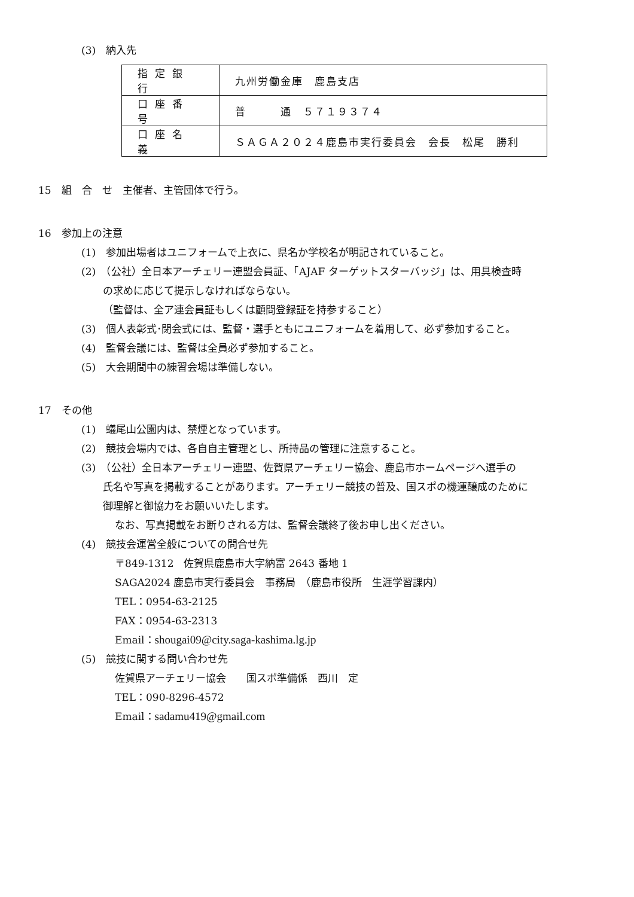(3)　納入先
| 指定銀行 | 九州労働金庫 鹿島支店 |
| 口座番号 | 普 通 ５７１９３７４ |
| 口座名義 | ＳＡＧＡ２０２４鹿島市実行委員会 会長 松尾 勝利 |
15　組　合　せ　主催者、主管団体で行う。
16　参加上の注意
(1)　参加出場者はユニフォームで上衣に、県名か学校名が明記されていること。
(2)　（公社）全日本アーチェリー連盟会員証、「AJAF ターゲットスターバッジ」は、用具検査時
の求めに応じて提示しなければならない。
（監督は、全ア連会員証もしくは顧問登録証を持参すること）
(3)　個人表彰式･閉会式には、監督・選手ともにユニフォームを着用して、必ず参加すること。
(4)　監督会議には、監督は全員必ず参加すること。
(5)　大会期間中の練習会場は準備しない。
17　その他
(1)　蟻尾山公園内は、禁煙となっています。
(2)　競技会場内では、各自自主管理とし、所持品の管理に注意すること。
(3)　（公社）全日本アーチェリー連盟、佐賀県アーチェリー協会、鹿島市ホームページへ選手の
氏名や写真を掲載することがあります。アーチェリー競技の普及、国スポの機運醸成のために
御理解と御協力をお願いいたします。
なお、写真掲載をお断りされる方は、監督会議終了後お申し出ください。
(4)　競技会運営全般についての問合せ先
〒849-1312　佐賀県鹿島市大字納富 2643 番地 1
SAGA2024 鹿島市実行委員会　事務局　（鹿島市役所　生涯学習課内）
TEL：0954-63-2125
FAX：0954-63-2313
Email：shougai09@city.saga-kashima.lg.jp
(5)　競技に関する問い合わせ先
佐賀県アーチェリー協会　　国スポ準備係　西川　定
TEL：090-8296-4572
Email：sadamu419@gmail.com